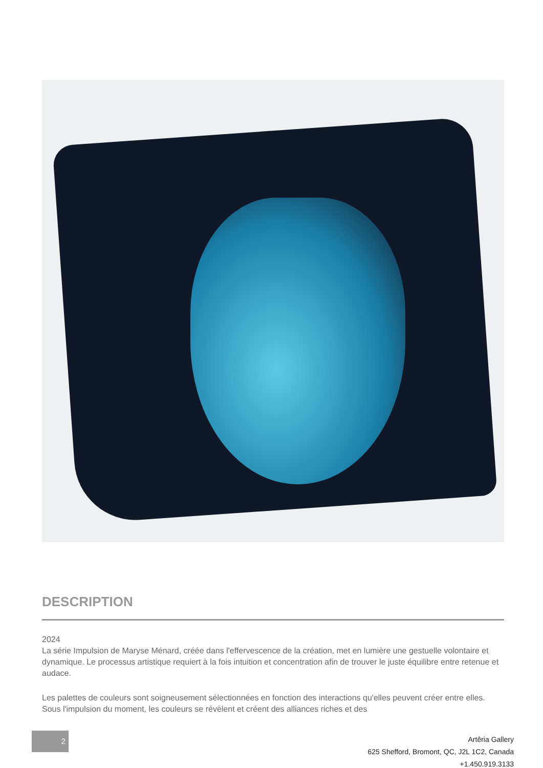DESCRIPTION
2024
La série Impulsion de Maryse Ménard, créée dans l'effervescence de la création, met en lumière une gestuelle volontaire et dynamique. Le processus artistique requiert à la fois intuition et concentration afin de trouver le juste équilibre entre retenue et audace.
Les palettes de couleurs sont soigneusement sélectionnées en fonction des interactions qu'elles peuvent créer entre elles. Sous l'impulsion du moment, les couleurs se révèlent et créent des alliances riches et des
2
Artêria Gallery
625 Shefford, Bromont, QC, J2L 1C2, Canada
+1.450.919.3133